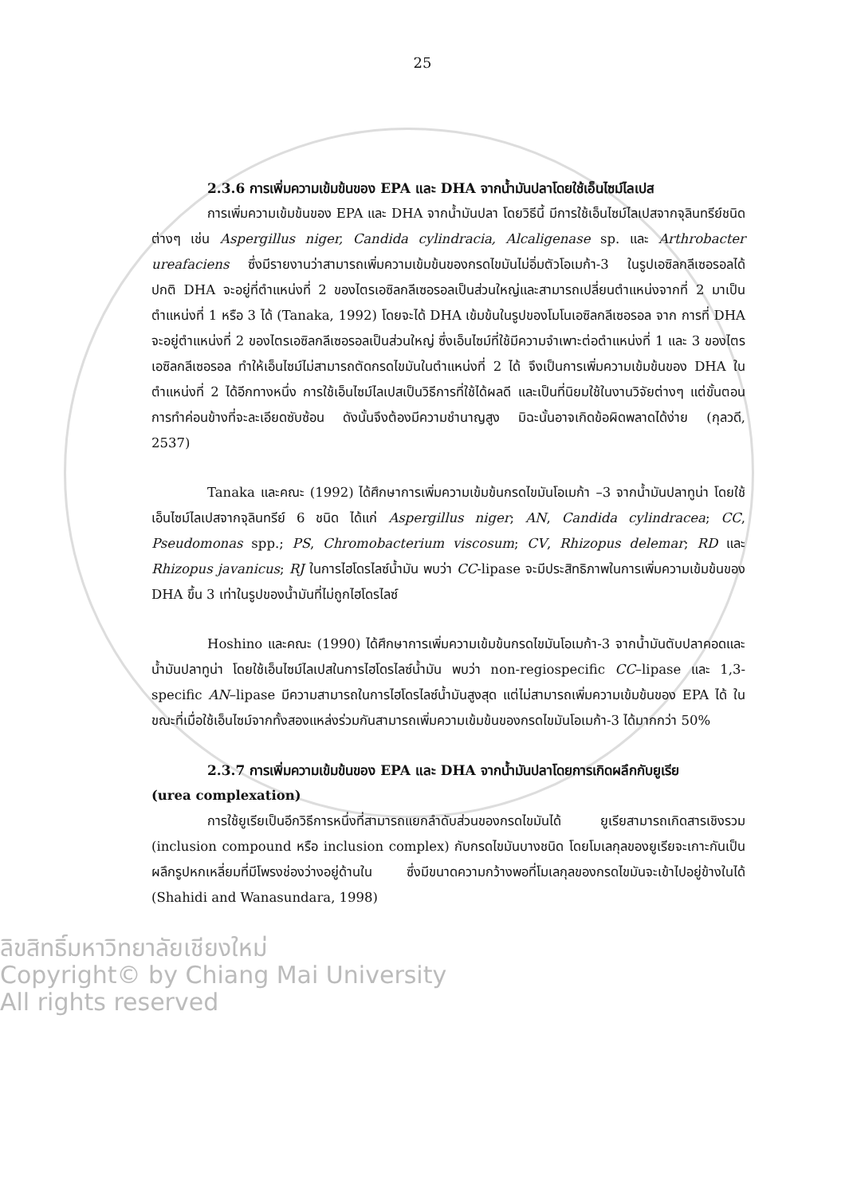25
2.3.6 การเพิ่มความเข้มข้นของ EPA และ DHA จากน้ำมันปลาโดยใช้เอ็นไซม์ไลเปส
การเพิ่มความเข้มข้นของ EPA และ DHA จากน้ำมันปลา โดยวิธีนี้ มีการใช้เอ็นไซม์ไลเปสจากจุลินทรีย์ชนิดต่างๆ เช่น Aspergillus niger, Candida cylindracia, Alcaligenase sp. และ Arthrobacter ureafaciens ซึ่งมีรายงานว่าสามารถเพิ่มความเข้มข้นของกรดไขมันไม่อิ่มตัวโอเมก้า-3 ในรูปเอซิลกลีเซอรอลได้ ปกติ DHA จะอยู่ที่ตำแหน่งที่ 2 ของไตรเอซิลกลีเซอรอลเป็นส่วนใหญ่และสามารถเปลี่ยนตำแหน่งจากที่ 2 มาเป็นตำแหน่งที่ 1 หรือ 3 ได้ (Tanaka, 1992) โดยจะได้ DHA เข้มข้นในรูปของโมโนเอซิลกลีเซอรอล จาก การที่ DHA จะอยู่ตำแหน่งที่ 2 ของไตรเอซิลกลีเซอรอลเป็นส่วนใหญ่ ซึ่งเอ็นไซม์ที่ใช้มีความจำเพาะต่อตำแหน่งที่ 1 และ 3 ของไตรเอซิลกลีเซอรอล ทำให้เอ็นไซม์ไม่สามารถตัดกรดไขมันในตำแหน่งที่ 2 ได้ จึงเป็นการเพิ่มความเข้มข้นของ DHA ในตำแหน่งที่ 2 ได้อีกทางหนึ่ง การใช้เอ็นไซม์ไลเปสเป็นวิธีการที่ใช้ได้ผลดี และเป็นที่นิยมใช้ในงานวิจัยต่างๆ แต่ขั้นตอนการทำค่อนข้างที่จะละเอียดซับซ้อน ดังนั้นจึงต้องมีความชำนาญสูง มิฉะนั้นอาจเกิดข้อผิดพลาดได้ง่าย (กุลวดี, 2537)
Tanaka และคณะ (1992) ได้ศึกษาการเพิ่มความเข้มข้นกรดไขมันโอเมก้า –3 จากน้ำมันปลาทูน่า โดยใช้เอ็นไซม์ไลเปสจากจุลินทรีย์ 6 ชนิด ได้แก่ Aspergillus niger; AN, Candida cylindracea; CC, Pseudomonas spp.; PS, Chromobacterium viscosum; CV, Rhizopus delemar; RD และ Rhizopus javanicus; RJ ในการไฮโดรไลซ์น้ำมัน พบว่า CC-lipase จะมีประสิทธิภาพในการเพิ่มความเข้มข้นของ DHA ขึ้น 3 เท่าในรูปของน้ำมันที่ไม่ถูกไฮโดรไลซ์
Hoshino และคณะ (1990) ได้ศึกษาการเพิ่มความเข้มข้นกรดไขมันโอเมก้า-3 จากน้ำมันตับปลาคอดและน้ำมันปลาทูน่า โดยใช้เอ็นไซม์ไลเปสในการไฮโดรไลซ์น้ำมัน พบว่า non-regiospecific CC–lipase และ 1,3-specific AN–lipase มีความสามารถในการไฮโดรไลซ์น้ำมันสูงสุด แต่ไม่สามารถเพิ่มความเข้มข้นของ EPA ได้ ในขณะที่เมื่อใช้เอ็นไซม์จากทั้งสองแหล่งร่วมกันสามารถเพิ่มความเข้มข้นของกรดไขมันโอเมก้า-3 ได้มากกว่า 50%
2.3.7 การเพิ่มความเข้มข้นของ EPA และ DHA จากน้ำมันปลาโดยการเกิดผลึกกับยูเรีย
(urea complexation)
การใช้ยูเรียเป็นอีกวิธีการหนึ่งที่สามารถแยกลำดับส่วนของกรดไขมันได้ ยูเรียสามารถเกิดสารเชิงรวม (inclusion compound หรือ inclusion complex) กับกรดไขมันบางชนิด โดยโมเลกุลของยูเรียจะเกาะกันเป็นผลึกรูปหกเหลี่ยมที่มีโพรงช่องว่างอยู่ด้านใน ซึ่งมีขนาดความกว้างพอที่โมเลกุลของกรดไขมันจะเข้าไปอยู่ข้างในได้ (Shahidi and Wanasundara, 1998)
ลิขสิทธิ์มหาวิทยาลัยเชียงใหม่
Copyright© by Chiang Mai University
All rights reserved